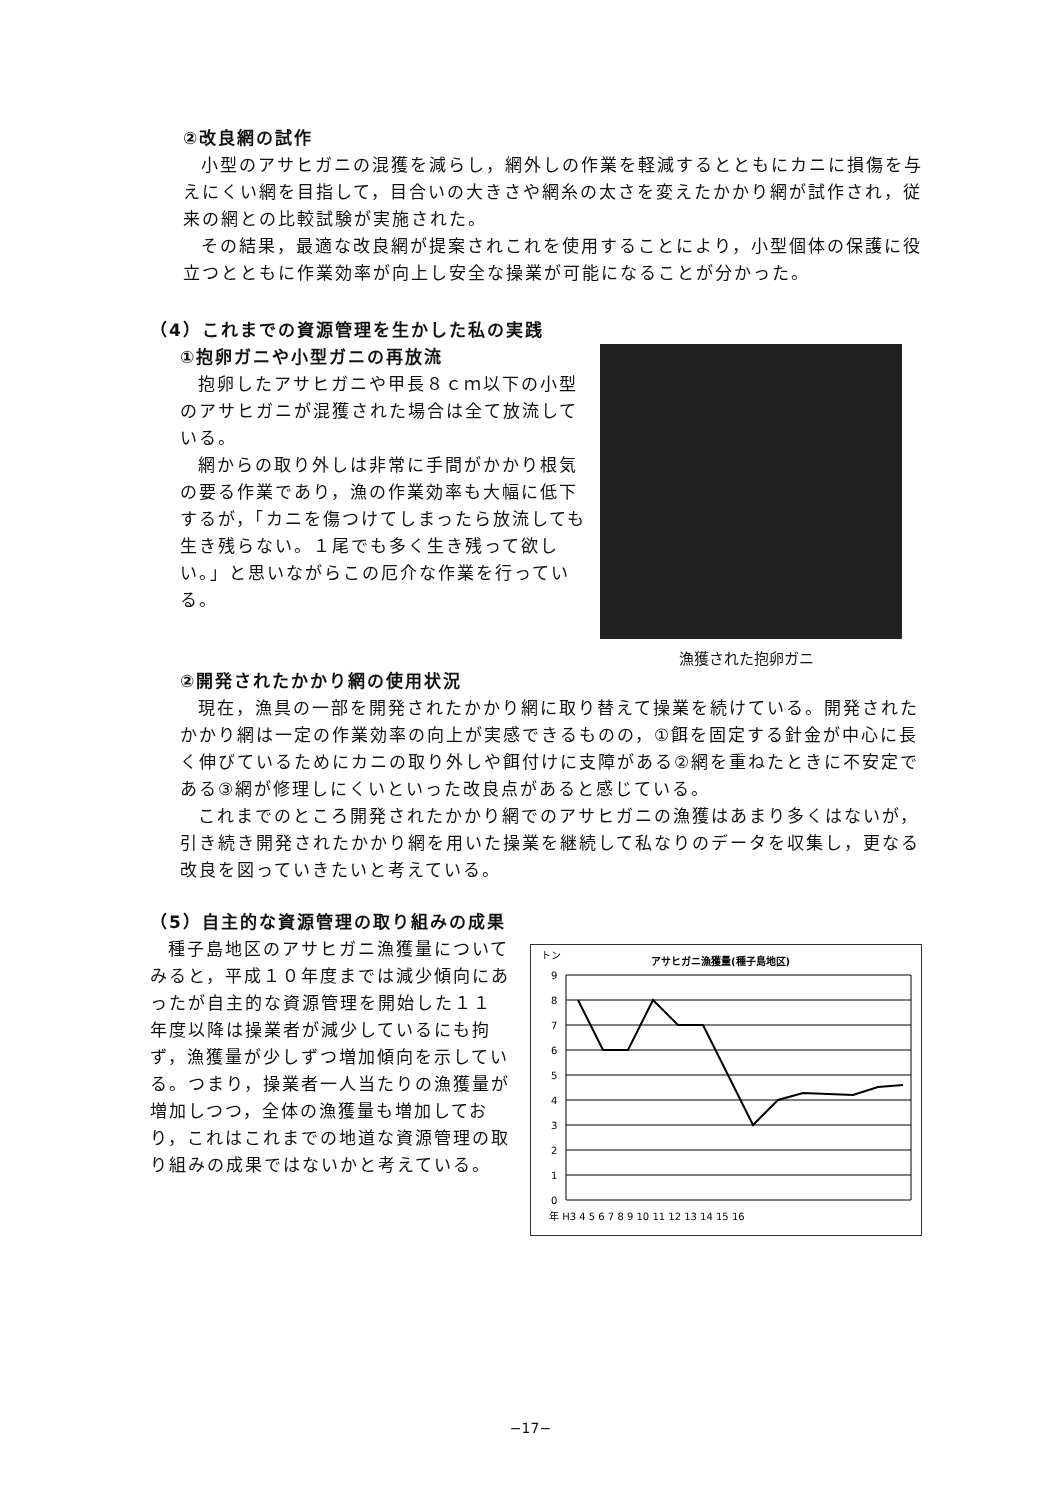②改良網の試作
小型のアサヒガニの混獲を減らし，網外しの作業を軽減するとともにカニに損傷を与えにくい網を目指して，目合いの大きさや網糸の太さを変えたかかり網が試作され，従来の網との比較試験が実施された。
その結果，最適な改良網が提案されこれを使用することにより，小型個体の保護に役立つとともに作業効率が向上し安全な操業が可能になることが分かった。
（4）これまでの資源管理を生かした私の実践
①抱卵ガニや小型ガニの再放流
抱卵したアサヒガニや甲長８ｃｍ以下の小型のアサヒガニが混獲された場合は全て放流している。
網からの取り外しは非常に手間がかかり根気の要る作業であり，漁の作業効率も大幅に低下するが，「カニを傷つけてしまったら放流しても生き残らない。１尾でも多く生き残って欲しい。」と思いながらこの厄介な作業を行っている。
漁獲された抱卵ガニ
②開発されたかかり網の使用状況
現在，漁具の一部を開発されたかかり網に取り替えて操業を続けている。開発されたかかり網は一定の作業効率の向上が実感できるものの，①餌を固定する針金が中心に長く伸びているためにカニの取り外しや餌付けに支障がある②網を重ねたときに不安定である③網が修理しにくいといった改良点があると感じている。
これまでのところ開発されたかかり網でのアサヒガニの漁獲はあまり多くはないが，引き続き開発されたかかり網を用いた操業を継続して私なりのデータを収集し，更なる改良を図っていきたいと考えている。
（5）自主的な資源管理の取り組みの成果
種子島地区のアサヒガニ漁獲量についてみると，平成１０年度までは減少傾向にあったが自主的な資源管理を開始した１１年度以降は操業者が減少しているにも拘ず，漁獲量が少しずつ増加傾向を示している。つまり，操業者一人当たりの漁獲量が増加しつつ，全体の漁獲量も増加しており，これはこれまでの地道な資源管理の取り組みの成果ではないかと考えている。
トン
アサヒガニ漁獲量(種子島地区)
9
8
7
6
5
4
3
2
1
0
年 H3 4 5 6 7 8 9 10 11 12 13 14 15 16
−17−